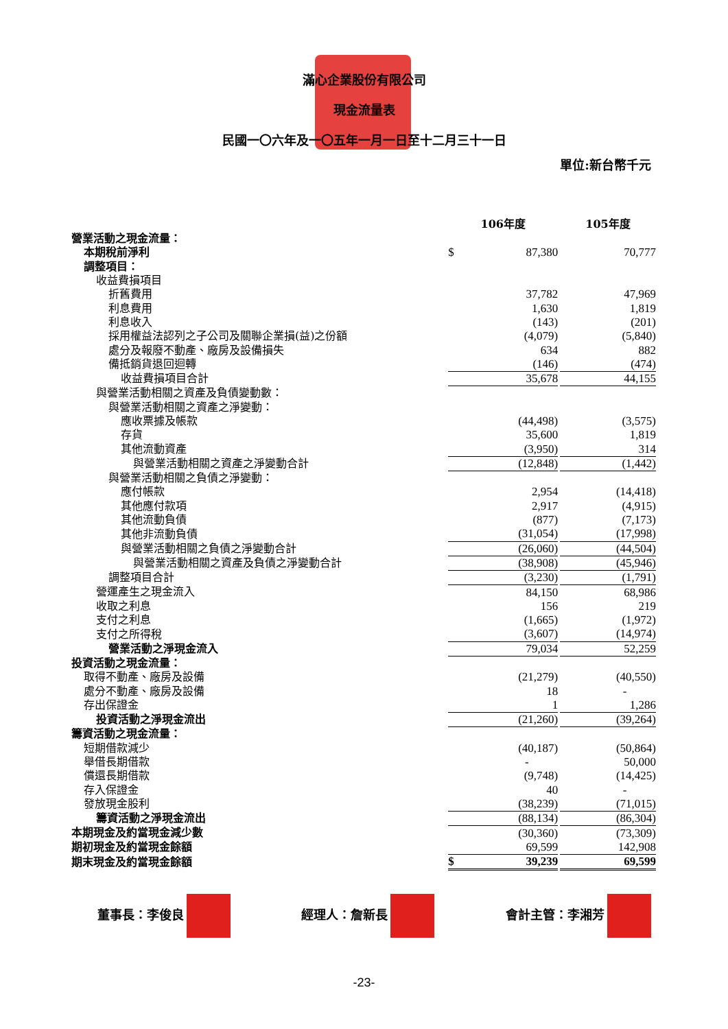滿心企業股份有限公司
現金流量表
民國一〇六年及一〇五年一月一日至十二月三十一日
單位:新台幣千元
| | 106年度 | | | 105年度 |
| --- | --- | --- | --- | --- |
| 營業活動之現金流量： | | | | |
| 本期稅前淨利 | $ | 87,380 | | 70,777 |
| 調整項目： | | | | |
| 收益費損項目 | | | | |
| 折舊費用 | | 37,782 | | 47,969 |
| 利息費用 | | 1,630 | | 1,819 |
| 利息收入 | | (143) | | (201) |
| 採用權益法認列之子公司及關聯企業損(益)之份額 | | (4,079) | | (5,840) |
| 處分及報廢不動產、廠房及設備損失 | | 634 | | 882 |
| 備抵銷貨退回迴轉 | | (146) | | (474) |
| 收益費損項目合計 | | 35,678 | | 44,155 |
| 與營業活動相關之資產及負債變動數： | | | | |
| 與營業活動相關之資產之淨變動： | | | | |
| 應收票據及帳款 | | (44,498) | | (3,575) |
| 存貨 | | 35,600 | | 1,819 |
| 其他流動資產 | | (3,950) | | 314 |
| 與營業活動相關之資產之淨變動合計 | | (12,848) | | (1,442) |
| 與營業活動相關之負債之淨變動： | | | | |
| 應付帳款 | | 2,954 | | (14,418) |
| 其他應付款項 | | 2,917 | | (4,915) |
| 其他流動負債 | | (877) | | (7,173) |
| 其他非流動負債 | | (31,054) | | (17,998) |
| 與營業活動相關之負債之淨變動合計 | | (26,060) | | (44,504) |
| 與營業活動相關之資產及負債之淨變動合計 | | (38,908) | | (45,946) |
| 調整項目合計 | | (3,230) | | (1,791) |
| 營運產生之現金流入 | | 84,150 | | 68,986 |
| 收取之利息 | | 156 | | 219 |
| 支付之利息 | | (1,665) | | (1,972) |
| 支付之所得稅 | | (3,607) | | (14,974) |
| 營業活動之淨現金流入 | | 79,034 | | 52,259 |
| 投資活動之現金流量： | | | | |
| 取得不動產、廠房及設備 | | (21,279) | | (40,550) |
| 處分不動產、廠房及設備 | | 18 | | - |
| 存出保證金 | | 1 | | 1,286 |
| 投資活動之淨現金流出 | | (21,260) | | (39,264) |
| 籌資活動之現金流量： | | | | |
| 短期借款減少 | | (40,187) | | (50,864) |
| 舉借長期借款 | | - | | 50,000 |
| 償還長期借款 | | (9,748) | | (14,425) |
| 存入保證金 | | 40 | | - |
| 發放現金股利 | | (38,239) | | (71,015) |
| 籌資活動之淨現金流出 | | (88,134) | | (86,304) |
| 本期現金及約當現金減少數 | | (30,360) | | (73,309) |
| 期初現金及約當現金餘額 | | 69,599 | | 142,908 |
| 期末現金及約當現金餘額 | $ | 39,239 | | 69,599 |
董事長：李俊良 經理人：詹新長 會計主管：李湘芳
-23-